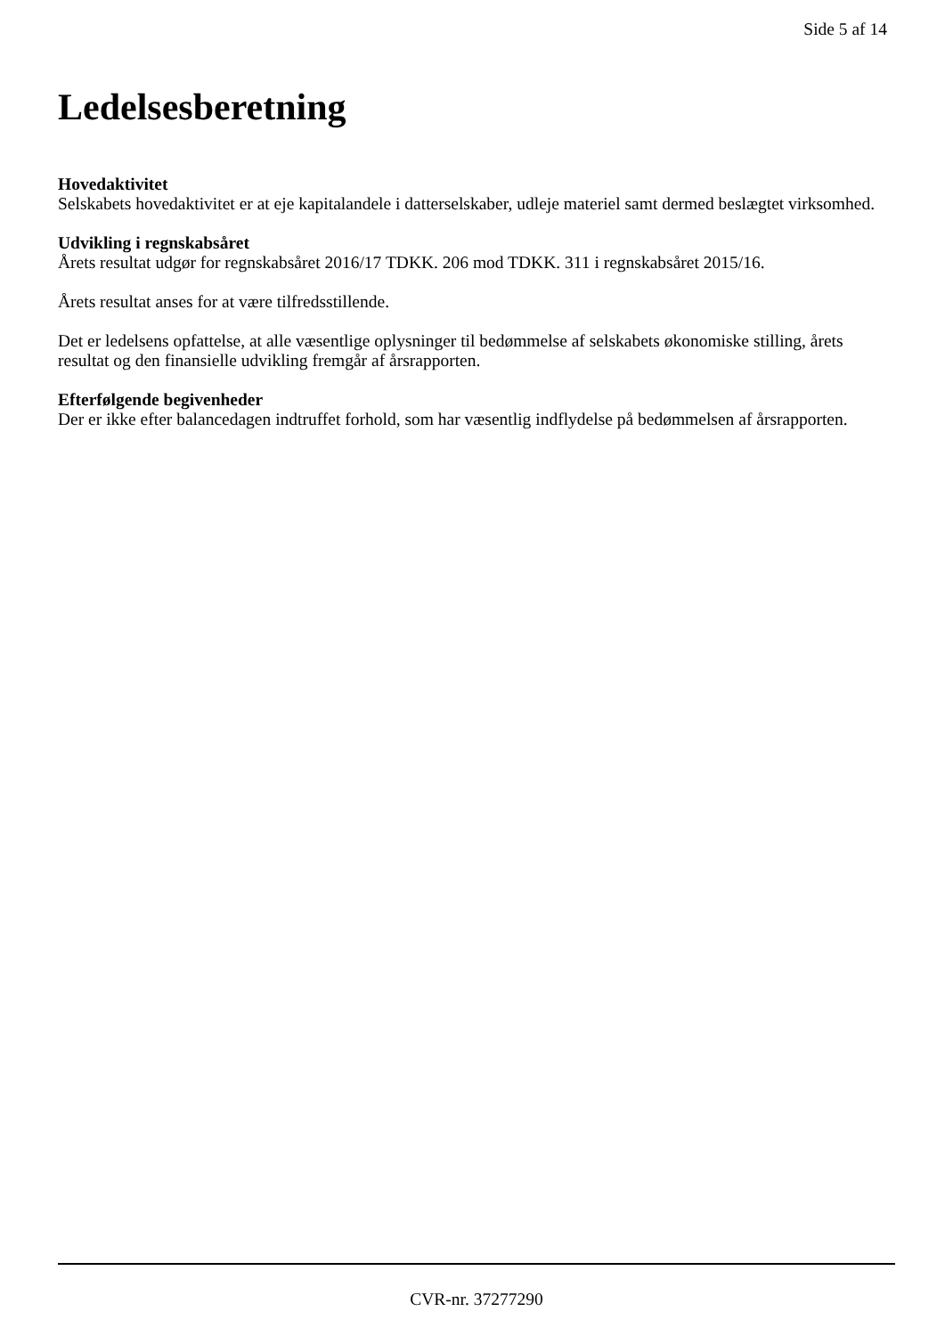Side 5 af 14
Ledelsesberetning
Hovedaktivitet
Selskabets hovedaktivitet er at eje kapitalandele i datterselskaber, udleje materiel samt dermed beslægtet virksomhed.
Udvikling i regnskabsåret
Årets resultat udgør for regnskabsåret 2016/17 TDKK. 206 mod TDKK. 311 i regnskabsåret 2015/16.
Årets resultat anses for at være tilfredsstillende.
Det er ledelsens opfattelse, at alle væsentlige oplysninger til bedømmelse af selskabets økonomiske stilling, årets resultat og den finansielle udvikling fremgår af årsrapporten.
Efterfølgende begivenheder
Der er ikke efter balancedagen indtruffet forhold, som har væsentlig indflydelse på bedømmelsen af årsrapporten.
CVR-nr. 37277290